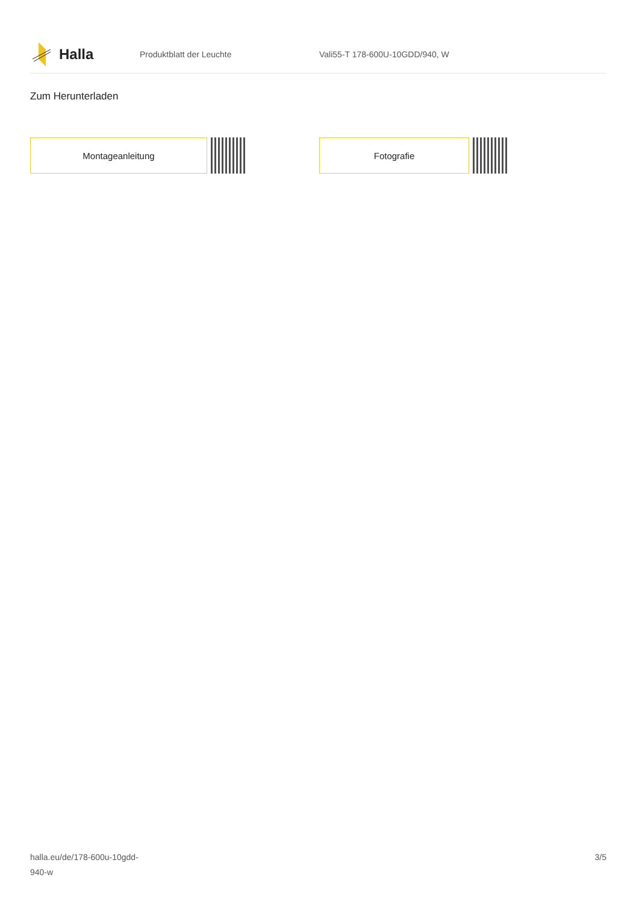Halla
Produktblatt der Leuchte Vali55-T 178-600U-10GDD/940, W
Zum Herunterladen
Montageanleitung Fotografie
halla.eu/de/178-600u-10gdd-
940-w
3/5